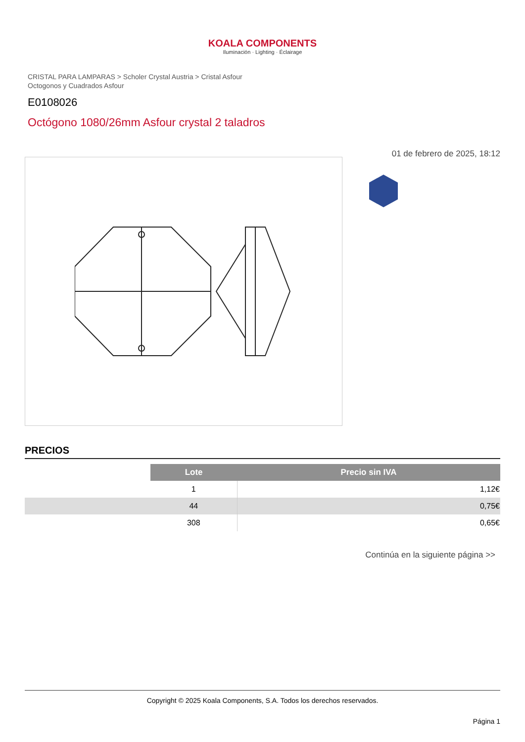KOALA COMPONENTS
Iluminación · Lighting · Éclairage
CRISTAL PARA LAMPARAS > Scholer Crystal Austria > Cristal Asfour
Octogonos y Cuadrados Asfour
E0108026
Octógono 1080/26mm Asfour crystal 2 taladros
01 de febrero de 2025, 18:12
PRECIOS
| | Lote | Precio sin IVA |
| | 1 | 1,12€ |
| | 44 | 0,75€ |
| | 308 | 0,65€ |
Continúa en la siguiente página >>
Copyright © 2025 Koala Components, S.A. Todos los derechos reservados.
Página 1